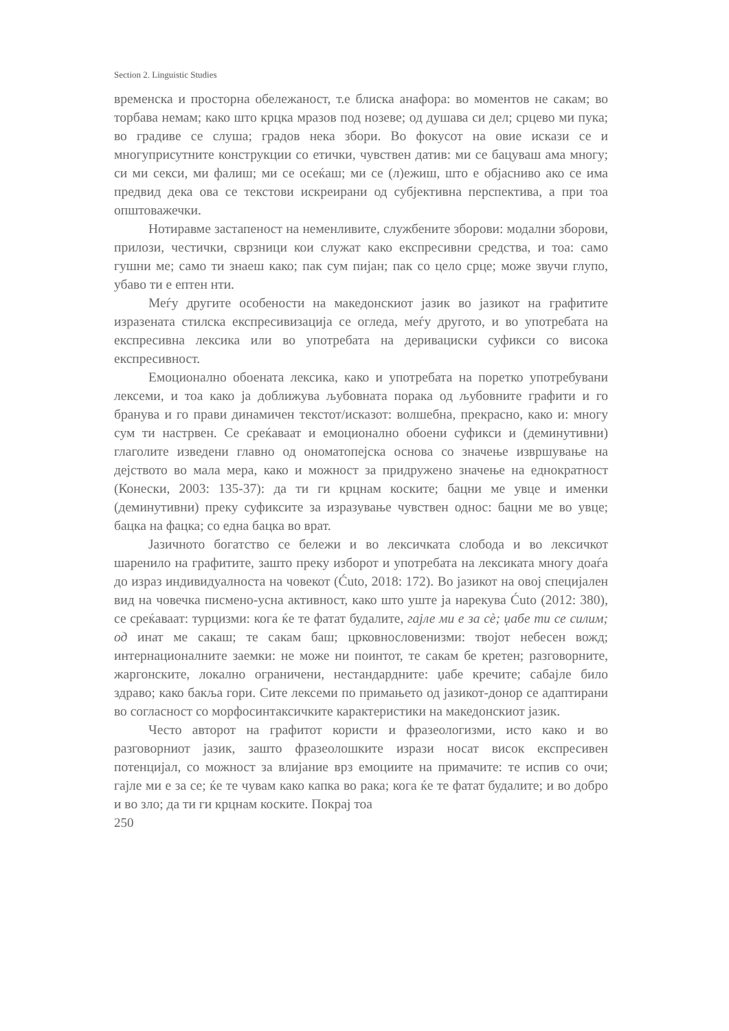Section 2. Linguistic Studies
временска и просторна обележаност, т.е блиска анафора: во моментов не сакам; во торбава немам; како што крцка мразов под нозеве; од душава си дел; срцево ми пука; во градиве се слуша; градов нека збори. Во фокусот на овие искази се и многуприсутните конструкции со етички, чувствен датив: ми се бацуваш ама многу; си ми секси, ми фалиш; ми се осеќаш; ми се (л)ежиш, што е објасниво ако се има предвид дека ова се текстови искреирани од субјективна перспектива, а при тоа општоважечки.
Нотиравме застапеност на неменливите, службените зборови: модални зборови, прилози, честички, сврзници кои служат како експресивни средства, и тоа: само гушни ме; само ти знаеш како; пак сум пијан; пак со цело срце; може звучи глупо, убаво ти е ептен нти.
Меѓу другите особености на македонскиот јазик во јазикот на графитите изразената стилска експресивизација се огледа, меѓу другото, и во употребата на експресивна лексика или во употребата на деривациски суфикси со висока експресивност.
Емоционално обоената лексика, како и употребата на поретко употребувани лексеми, и тоа како ја доближува љубовната порака од љубовните графити и го бранува и го прави динамичен текстот/исказот: волшебна, прекрасно, како и: многу сум ти настрвен. Се среќаваат и емоционално обоени суфикси и (деминутивни) глаголите изведени главно од ономатопејска основа со значење извршување на дејството во мала мера, како и можност за придружено значење на еднократност (Конески, 2003: 135-37): да ти ги крцнам коските; бацни ме увце и именки (деминутивни) преку суфиксите за изразување чувствен однос: бацни ме во увце; бацка на фацка; со една бацка во врат.
Јазичното богатство се бележи и во лексичката слобода и во лексичкот шаренило на графитите, зашто преку изборот и употребата на лексиката многу доаѓа до израз индивидуалноста на човекот (Ćuto, 2018: 172). Во јазикот на овој специјален вид на човечка писмено-усна активност, како што уште ја нарекува Ćuto (2012: 380), се среќаваат: турцизми: кога ќе те фатат будалите, гајле ми е за сè; џабе ти се силим; од инат ме сакаш; те сакам баш; црковнословенизми: твојот небесен вожд; интернационалните заемки: не може ни поинтот, те сакам бе кретен; разговорните, жаргонските, локално ограничени, нестандардните: џабе кречите; сабајле било здраво; како бакља гори. Сите лексеми по примањето од јазикот-донор се адаптирани во согласност со морфосинтаксичките карактеристики на македонскиот јазик.
Често авторот на графитот користи и фразеологизми, исто како и во разговорниот јазик, зашто фразеолошките изрази носат висок експресивен потенцијал, со можност за влијание врз емоциите на примачите: те испив со очи; гајле ми е за се; ќе те чувам како капка во рака; кога ќе те фатат будалите; и во добро и во зло; да ти ги крцнам коските. Покрај тоа
250